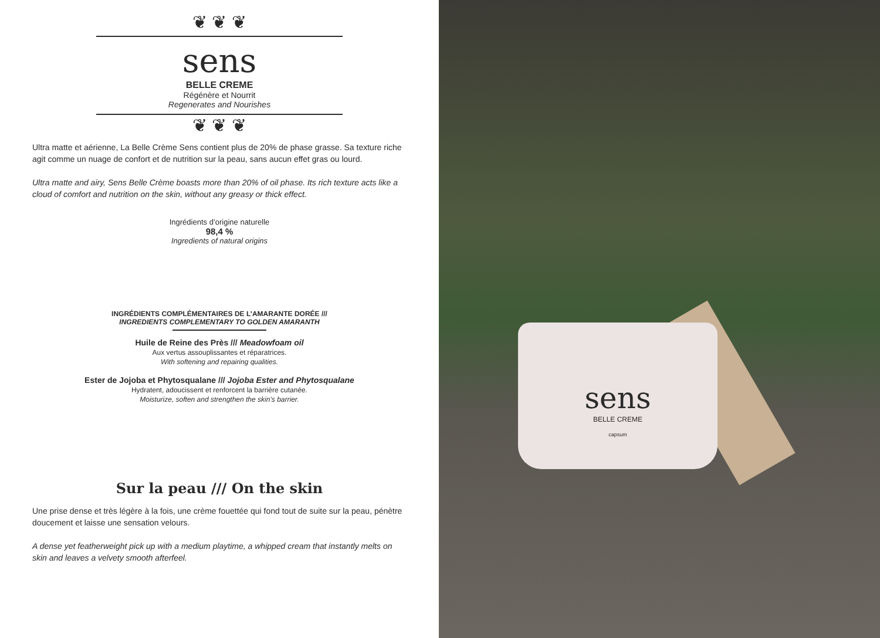❦ ❦ ❦
sens
BELLE CREME
Régénère et Nourrit
Regenerates and Nourishes
❦ ❦ ❦
Ultra matte et aérienne, La Belle Crème Sens contient plus de 20% de phase grasse. Sa texture riche agit comme un nuage de confort et de nutrition sur la peau, sans aucun effet gras ou lourd.
Ultra matte and airy, Sens Belle Crème boasts more than 20% of oil phase. Its rich texture acts like a cloud of comfort and nutrition on the skin, without any greasy or thick effect.
Ingrédients d’origine naturelle
98,4 %
Ingredients of natural origins
INGRÉDIENTS COMPLÉMENTAIRES DE L’AMARANTE DORÉE ///
INGREDIENTS COMPLEMENTARY TO GOLDEN AMARANTH
Huile de Reine des Près /// Meadowfoam oil
Aux vertus assouplissantes et réparatrices.
With softening and repairing qualities.
Ester de Jojoba et Phytosqualane /// Jojoba Ester and Phytosqualane
Hydratent, adoucissent et renforcent la barrière cutanée.
Moisturize, soften and strengthen the skin’s barrier.
Sur la peau /// On the skin
Une prise dense et très légère à la fois, une crème fouettée qui fond tout de suite sur la peau, pénètre doucement et laisse une sensation velours.
A dense yet featherweight pick up with a medium playtime, a whipped cream that instantly melts on skin and leaves a velvety smooth afterfeel.
sens
BELLE CREME
capsum